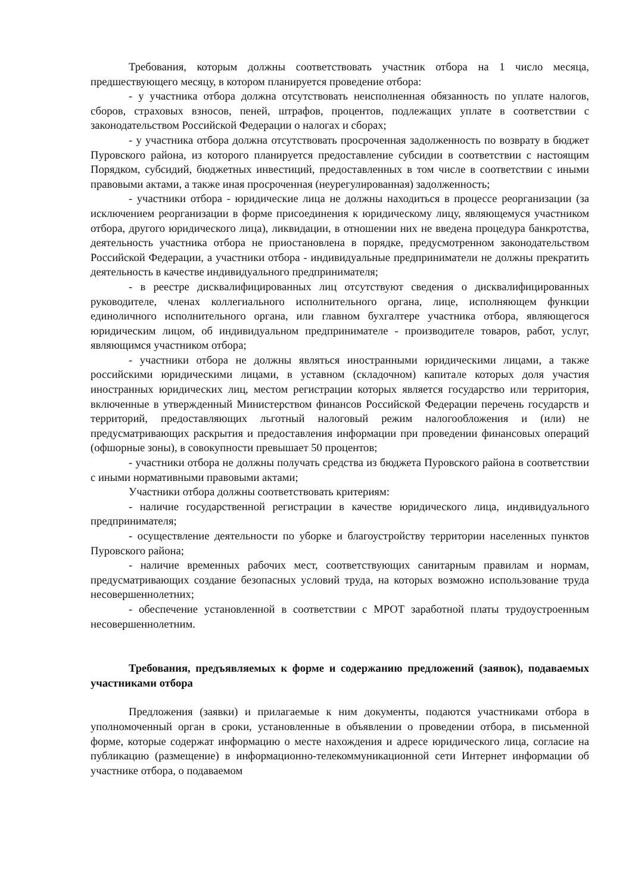Требования, которым должны соответствовать участник отбора на 1 число месяца, предшествующего месяцу, в котором планируется проведение отбора:
- у участника отбора должна отсутствовать неисполненная обязанность по уплате налогов, сборов, страховых взносов, пеней, штрафов, процентов, подлежащих уплате в соответствии с законодательством Российской Федерации о налогах и сборах;
- у участника отбора должна отсутствовать просроченная задолженность по возврату в бюджет Пуровского района, из которого планируется предоставление субсидии в соответствии с настоящим Порядком, субсидий, бюджетных инвестиций, предоставленных в том числе в соответствии с иными правовыми актами, а также иная просроченная (неурегулированная) задолженность;
- участники отбора - юридические лица не должны находиться в процессе реорганизации (за исключением реорганизации в форме присоединения к юридическому лицу, являющемуся участником отбора, другого юридического лица), ликвидации, в отношении них не введена процедура банкротства, деятельность участника отбора не приостановлена в порядке, предусмотренном законодательством Российской Федерации, а участники отбора - индивидуальные предприниматели не должны прекратить деятельность в качестве индивидуального предпринимателя;
- в реестре дисквалифицированных лиц отсутствуют сведения о дисквалифицированных руководителе, членах коллегиального исполнительного органа, лице, исполняющем функции единоличного исполнительного органа, или главном бухгалтере участника отбора, являющегося юридическим лицом, об индивидуальном предпринимателе - производителе товаров, работ, услуг, являющимся участником отбора;
- участники отбора не должны являться иностранными юридическими лицами, а также российскими юридическими лицами, в уставном (складочном) капитале которых доля участия иностранных юридических лиц, местом регистрации которых является государство или территория, включенные в утвержденный Министерством финансов Российской Федерации перечень государств и территорий, предоставляющих льготный налоговый режим налогообложения и (или) не предусматривающих раскрытия и предоставления информации при проведении финансовых операций (офшорные зоны), в совокупности превышает 50 процентов;
- участники отбора не должны получать средства из бюджета Пуровского района в соответствии с иными нормативными правовыми актами;
Участники отбора должны соответствовать критериям:
- наличие государственной регистрации в качестве юридического лица, индивидуального предпринимателя;
- осуществление деятельности по уборке и благоустройству территории населенных пунктов Пуровского района;
- наличие временных рабочих мест, соответствующих санитарным правилам и нормам, предусматривающих создание безопасных условий труда, на которых возможно использование труда несовершеннолетних;
- обеспечение установленной в соответствии с МРОТ заработной платы трудоустроенным несовершеннолетним.
Требования, предъявляемых к форме и содержанию предложений (заявок), подаваемых участниками отбора
Предложения (заявки) и прилагаемые к ним документы, подаются участниками отбора в уполномоченный орган в сроки, установленные в объявлении о проведении отбора, в письменной форме, которые содержат информацию о месте нахождения и адресе юридического лица, согласие на публикацию (размещение) в информационно-телекоммуникационной сети Интернет информации об участнике отбора, о подаваемом